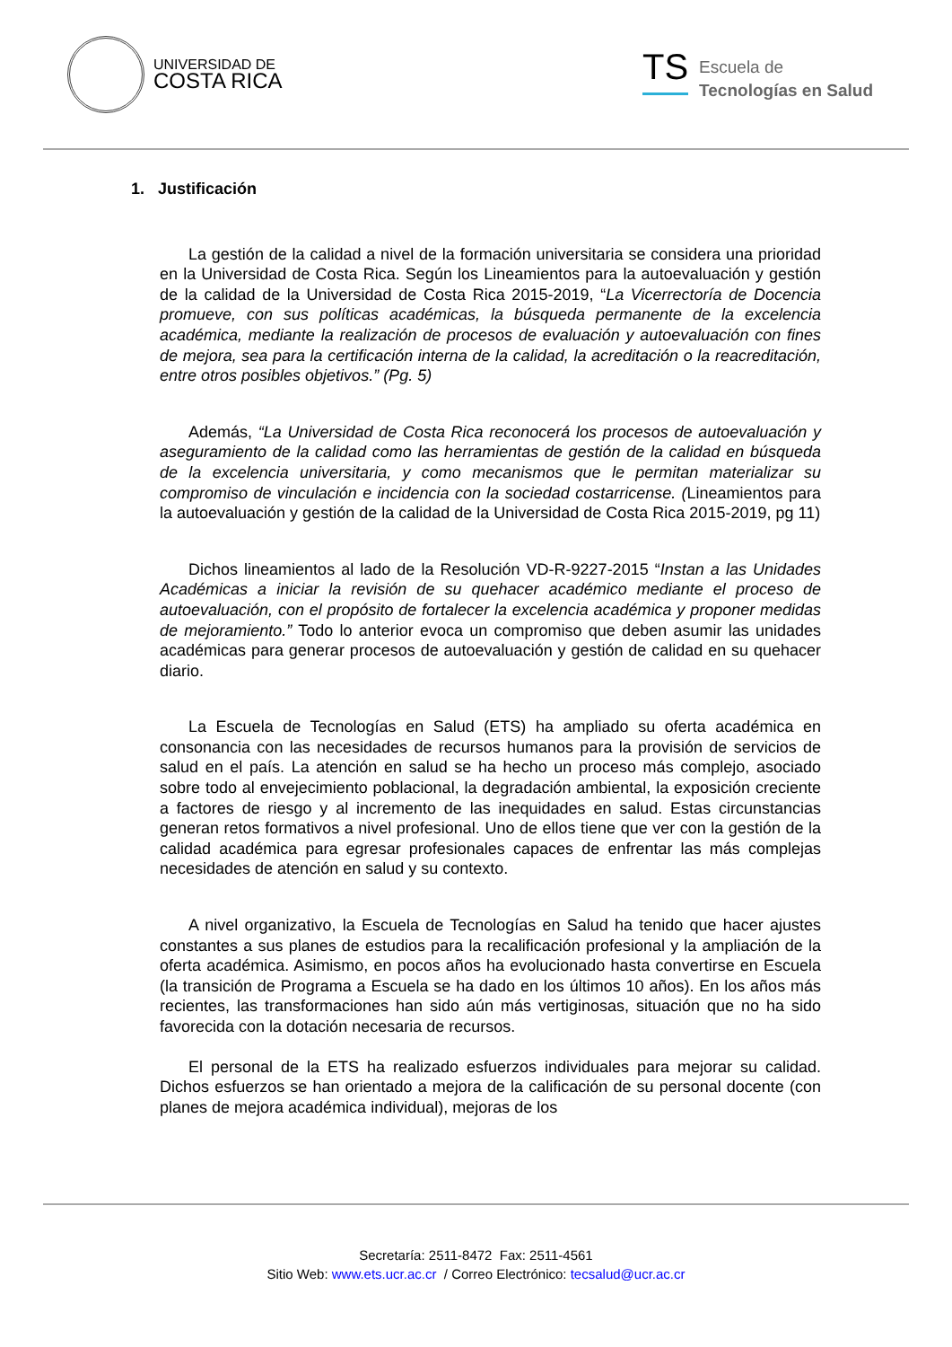UNIVERSIDAD DE
COSTA RICA
TS
Escuela de
Tecnologías en Salud
1. Justificación
La gestión de la calidad a nivel de la formación universitaria se considera una prioridad en la Universidad de Costa Rica. Según los Lineamientos para la autoevaluación y gestión de la calidad de la Universidad de Costa Rica 2015-2019, “La Vicerrectoría de Docencia promueve, con sus políticas académicas, la búsqueda permanente de la excelencia académica, mediante la realización de procesos de evaluación y autoevaluación con fines de mejora, sea para la certificación interna de la calidad, la acreditación o la reacreditación, entre otros posibles objetivos.” (Pg. 5)
Además, “La Universidad de Costa Rica reconocerá los procesos de autoevaluación y aseguramiento de la calidad como las herramientas de gestión de la calidad en búsqueda de la excelencia universitaria, y como mecanismos que le permitan materializar su compromiso de vinculación e incidencia con la sociedad costarricense. (Lineamientos para la autoevaluación y gestión de la calidad de la Universidad de Costa Rica 2015-2019, pg 11)
Dichos lineamientos al lado de la Resolución VD-R-9227-2015 “Instan a las Unidades Académicas a iniciar la revisión de su quehacer académico mediante el proceso de autoevaluación, con el propósito de fortalecer la excelencia académica y proponer medidas de mejoramiento.” Todo lo anterior evoca un compromiso que deben asumir las unidades académicas para generar procesos de autoevaluación y gestión de calidad en su quehacer diario.
La Escuela de Tecnologías en Salud (ETS) ha ampliado su oferta académica en consonancia con las necesidades de recursos humanos para la provisión de servicios de salud en el país. La atención en salud se ha hecho un proceso más complejo, asociado sobre todo al envejecimiento poblacional, la degradación ambiental, la exposición creciente a factores de riesgo y al incremento de las inequidades en salud. Estas circunstancias generan retos formativos a nivel profesional. Uno de ellos tiene que ver con la gestión de la calidad académica para egresar profesionales capaces de enfrentar las más complejas necesidades de atención en salud y su contexto.
A nivel organizativo, la Escuela de Tecnologías en Salud ha tenido que hacer ajustes constantes a sus planes de estudios para la recalificación profesional y la ampliación de la oferta académica. Asimismo, en pocos años ha evolucionado hasta convertirse en Escuela (la transición de Programa a Escuela se ha dado en los últimos 10 años). En los años más recientes, las transformaciones han sido aún más vertiginosas, situación que no ha sido favorecida con la dotación necesaria de recursos.
El personal de la ETS ha realizado esfuerzos individuales para mejorar su calidad. Dichos esfuerzos se han orientado a mejora de la calificación de su personal docente (con planes de mejora académica individual), mejoras de los
Secretaría: 2511-8472 Fax: 2511-4561
Sitio Web: www.ets.ucr.ac.cr / Correo Electrónico: tecsalud@ucr.ac.cr